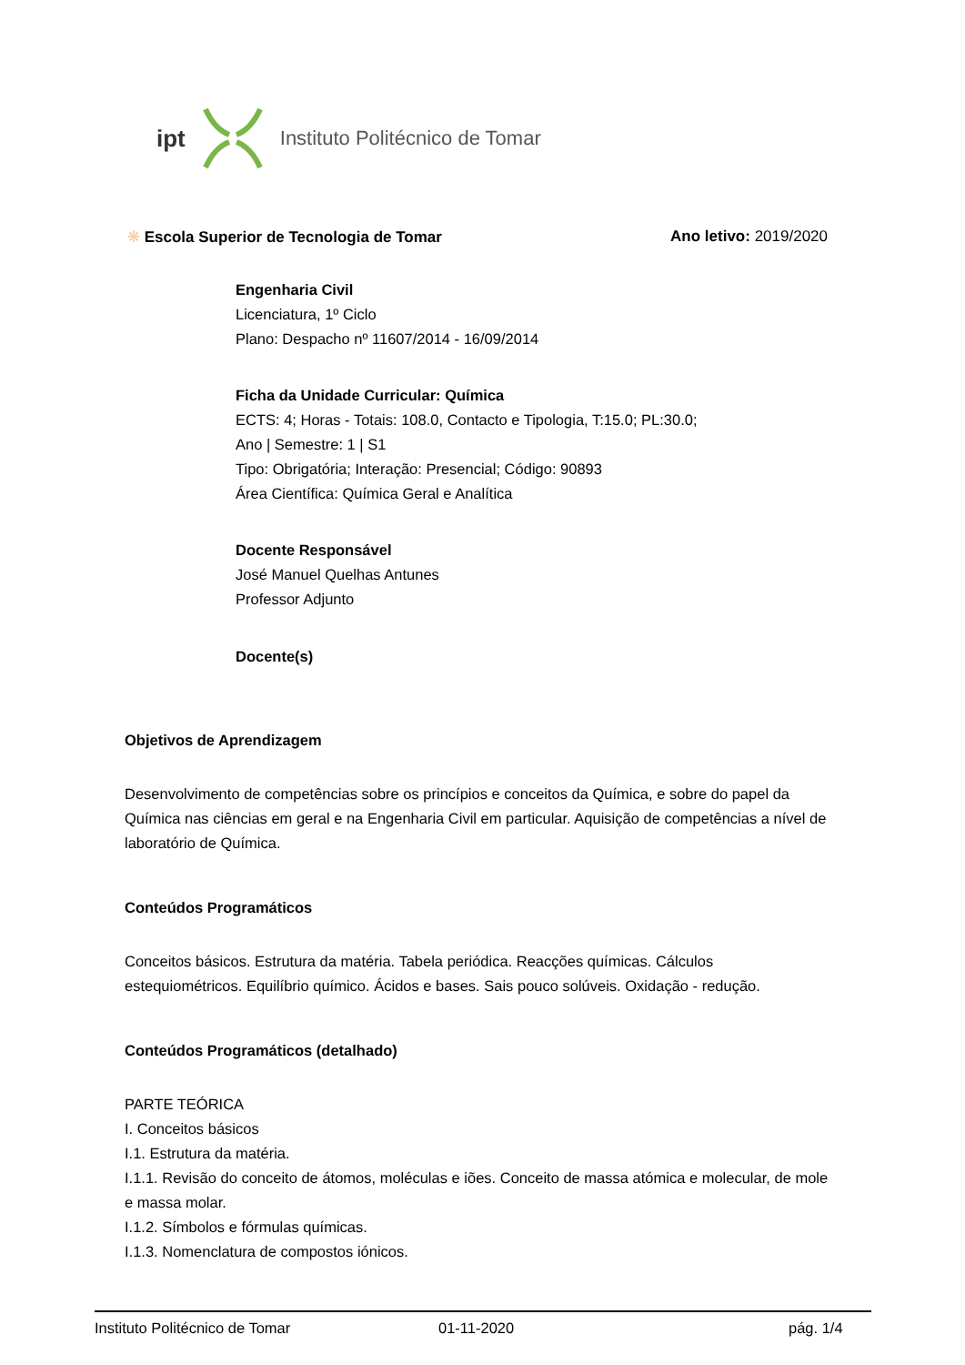ipt Instituto Politécnico de Tomar
❋ Escola Superior de Tecnologia de Tomar Ano letivo: 2019/2020
Engenharia Civil
Licenciatura, 1º Ciclo
Plano: Despacho nº 11607/2014 - 16/09/2014
Ficha da Unidade Curricular: Química
ECTS: 4; Horas - Totais: 108.0, Contacto e Tipologia, T:15.0; PL:30.0;
Ano | Semestre: 1 | S1
Tipo: Obrigatória; Interação: Presencial; Código: 90893
Área Científica: Química Geral e Analítica
Docente Responsável
José Manuel Quelhas Antunes
Professor Adjunto
Docente(s)
Objetivos de Aprendizagem
Desenvolvimento de competências sobre os princípios e conceitos da Química, e sobre do papel da Química nas ciências em geral e na Engenharia Civil em particular. Aquisição de competências a nível de laboratório de Química.
Conteúdos Programáticos
Conceitos básicos. Estrutura da matéria. Tabela periódica. Reacções químicas. Cálculos estequiométricos. Equilíbrio químico. Ácidos e bases. Sais pouco solúveis. Oxidação - redução.
Conteúdos Programáticos (detalhado)
PARTE TEÓRICA
I. Conceitos básicos
I.1. Estrutura da matéria.
I.1.1. Revisão do conceito de átomos, moléculas e iões. Conceito de massa atómica e molecular, de mole e massa molar.
I.1.2. Símbolos e fórmulas químicas.
I.1.3. Nomenclatura de compostos iónicos.
Instituto Politécnico de Tomar 01-11-2020 pág. 1/4